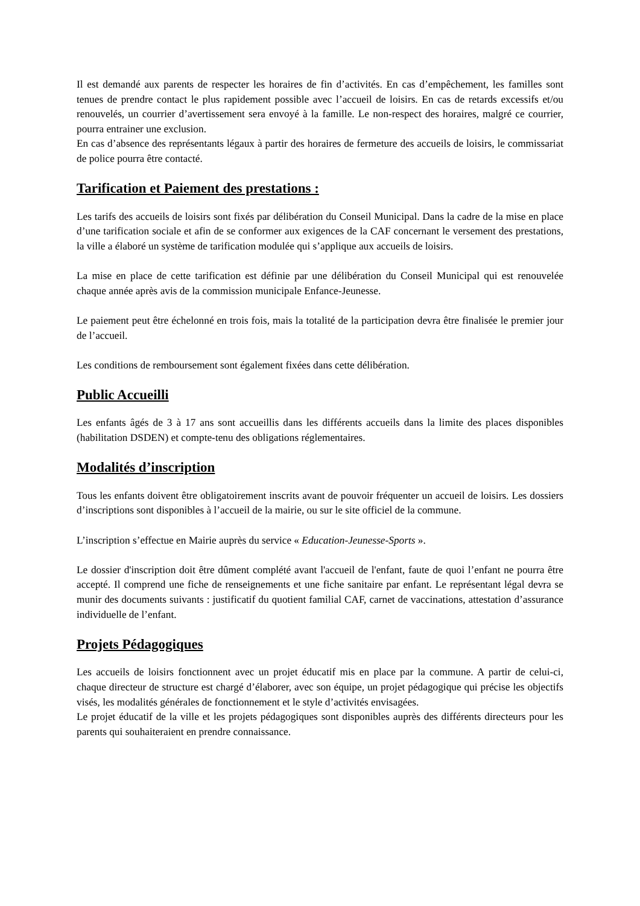Il est demandé aux parents de respecter les horaires de fin d’activités. En cas d’empêchement, les familles sont tenues de prendre contact le plus rapidement possible avec l’accueil de loisirs. En cas de retards excessifs et/ou renouvelés, un courrier d’avertissement sera envoyé à la famille. Le non-respect des horaires, malgré ce courrier, pourra entrainer une exclusion.
En cas d’absence des représentants légaux à partir des horaires de fermeture des accueils de loisirs, le commissariat de police pourra être contacté.
Tarification et Paiement des prestations :
Les tarifs des accueils de loisirs sont fixés par délibération du Conseil Municipal. Dans la cadre de la mise en place d’une tarification sociale et afin de se conformer aux exigences de la CAF concernant le versement des prestations, la ville a élaboré un système de tarification modulée qui s’applique aux accueils de loisirs.
La mise en place de cette tarification est définie par une délibération du Conseil Municipal qui est renouvelée chaque année après avis de la commission municipale Enfance-Jeunesse.
Le paiement peut être échelonné en trois fois, mais la totalité de la participation devra être finalisée le premier jour de l’accueil.
Les conditions de remboursement sont également fixées dans cette délibération.
Public Accueilli
Les enfants âgés de 3 à 17 ans sont accueillis dans les différents accueils dans la limite des places disponibles (habilitation DSDEN) et compte-tenu des obligations réglementaires.
Modalités d’inscription
Tous les enfants doivent être obligatoirement inscrits avant de pouvoir fréquenter un accueil de loisirs. Les dossiers d’inscriptions sont disponibles à l’accueil de la mairie, ou sur le site officiel de la commune.
L’inscription s’effectue en Mairie auprès du service « Education-Jeunesse-Sports ».
Le dossier d'inscription doit être dûment complété avant l'accueil de l'enfant, faute de quoi l’enfant ne pourra être accepté. Il comprend une fiche de renseignements et une fiche sanitaire par enfant. Le représentant légal devra se munir des documents suivants : justificatif du quotient familial CAF, carnet de vaccinations, attestation d’assurance individuelle de l’enfant.
Projets Pédagogiques
Les accueils de loisirs fonctionnent avec un projet éducatif mis en place par la commune. A partir de celui-ci, chaque directeur de structure est chargé d’élaborer, avec son équipe, un projet pédagogique qui précise les objectifs visés, les modalités générales de fonctionnement et le style d’activités envisagées.
Le projet éducatif de la ville et les projets pédagogiques sont disponibles auprès des différents directeurs pour les parents qui souhaiteraient en prendre connaissance.